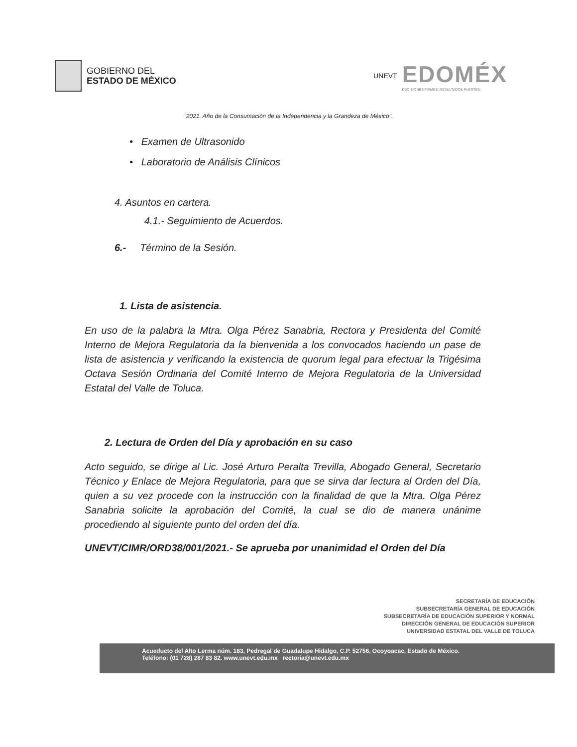GOBIERNO DEL
ESTADO DE MÉXICO
UNEVT
EDOMÉX
DECISIONES FIRMES, RESULTADOS FUERTES.
"2021. Año de la Consumación de la Independencia y la Grandeza de México".
• Examen de Ultrasonido
• Laboratorio de Análisis Clínicos
4. Asuntos en cartera.
4.1.- Seguimiento de Acuerdos.
6.- Término de la Sesión.
1. Lista de asistencia.
En uso de la palabra la Mtra. Olga Pérez Sanabria, Rectora y Presidenta del Comité Interno de Mejora Regulatoria da la bienvenida a los convocados haciendo un pase de lista de asistencia y verificando la existencia de quorum legal para efectuar la Trigésima Octava Sesión Ordinaria del Comité Interno de Mejora Regulatoria de la Universidad Estatal del Valle de Toluca.
2. Lectura de Orden del Día y aprobación en su caso
Acto seguido, se dirige al Lic. José Arturo Peralta Trevilla, Abogado General, Secretario Técnico y Enlace de Mejora Regulatoria, para que se sirva dar lectura al Orden del Día, quien a su vez procede con la instrucción con la finalidad de que la Mtra. Olga Pérez Sanabria solicite la aprobación del Comité, la cual se dio de manera unánime procediendo al siguiente punto del orden del día.
UNEVT/CIMR/ORD38/001/2021.- Se aprueba por unanimidad el Orden del Día
SECRETARÍA DE EDUCACIÓN
SUBSECRETARÍA GENERAL DE EDUCACIÓN
SUBSECRETARÍA DE EDUCACIÓN SUPERIOR Y NORMAL
DIRECCIÓN GENERAL DE EDUCACIÓN SUPERIOR
UNIVERSIDAD ESTATAL DEL VALLE DE TOLUCA
Acueducto del Alto Lerma núm. 183, Pedregal de Guadalupe Hidalgo, C.P. 52756, Ocoyoacac, Estado de México.
Teléfono: (01 728) 287 83 82. www.unevt.edu.mx rectoria@unevt.edu.mx